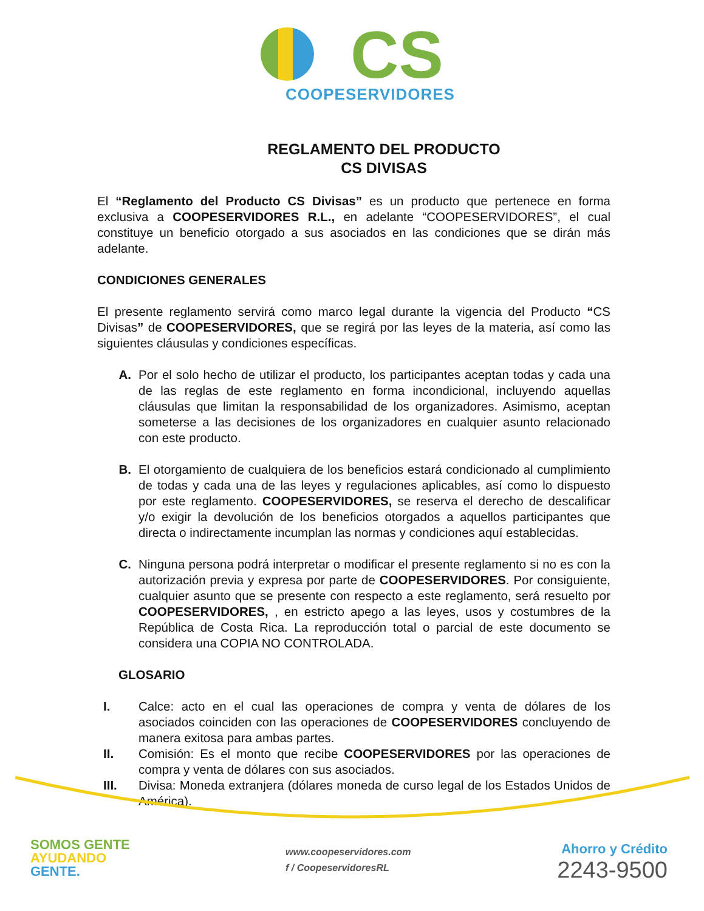CS
COOPESERVIDORES
REGLAMENTO DEL PRODUCTO
CS DIVISAS
El “Reglamento del Producto CS Divisas” es un producto que pertenece en forma exclusiva a COOPESERVIDORES R.L., en adelante “COOPESERVIDORES”, el cual constituye un beneficio otorgado a sus asociados en las condiciones que se dirán más adelante.
CONDICIONES GENERALES
El presente reglamento servirá como marco legal durante la vigencia del Producto “CS Divisas” de COOPESERVIDORES, que se regirá por las leyes de la materia, así como las siguientes cláusulas y condiciones específicas.
A. Por el solo hecho de utilizar el producto, los participantes aceptan todas y cada una de las reglas de este reglamento en forma incondicional, incluyendo aquellas cláusulas que limitan la responsabilidad de los organizadores. Asimismo, aceptan someterse a las decisiones de los organizadores en cualquier asunto relacionado con este producto.
B. El otorgamiento de cualquiera de los beneficios estará condicionado al cumplimiento de todas y cada una de las leyes y regulaciones aplicables, así como lo dispuesto por este reglamento. COOPESERVIDORES, se reserva el derecho de descalificar y/o exigir la devolución de los beneficios otorgados a aquellos participantes que directa o indirectamente incumplan las normas y condiciones aquí establecidas.
C. Ninguna persona podrá interpretar o modificar el presente reglamento si no es con la autorización previa y expresa por parte de COOPESERVIDORES. Por consiguiente, cualquier asunto que se presente con respecto a este reglamento, será resuelto por COOPESERVIDORES, , en estricto apego a las leyes, usos y costumbres de la República de Costa Rica. La reproducción total o parcial de este documento se considera una COPIA NO CONTROLADA.
GLOSARIO
I. Calce: acto en el cual las operaciones de compra y venta de dólares de los asociados coinciden con las operaciones de COOPESERVIDORES concluyendo de manera exitosa para ambas partes.
II. Comisión: Es el monto que recibe COOPESERVIDORES por las operaciones de compra y venta de dólares con sus asociados.
III. Divisa: Moneda extranjera (dólares moneda de curso legal de los Estados Unidos de América).
SOMOS GENTE
AYUDANDO
GENTE.
www.coopeservidores.com
f / CoopeservidoresRL
Ahorro y Crédito
2243-9500